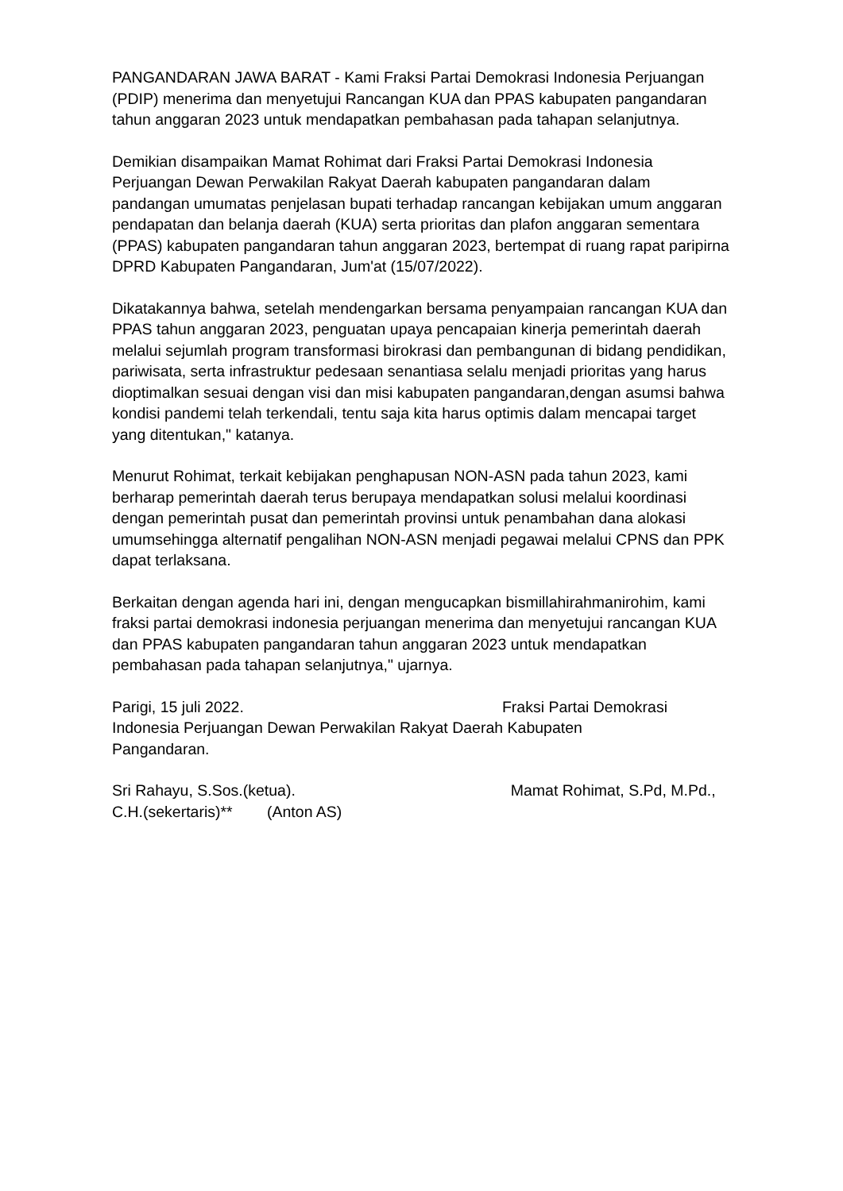PANGANDARAN JAWA BARAT - Kami Fraksi Partai Demokrasi Indonesia Perjuangan (PDIP) menerima dan menyetujui Rancangan KUA dan PPAS kabupaten pangandaran tahun anggaran 2023 untuk mendapatkan pembahasan pada tahapan selanjutnya.
Demikian disampaikan Mamat Rohimat dari Fraksi Partai Demokrasi Indonesia Perjuangan Dewan Perwakilan Rakyat Daerah kabupaten pangandaran dalam pandangan umumatas penjelasan bupati terhadap rancangan kebijakan umum anggaran pendapatan dan belanja daerah (KUA) serta prioritas dan plafon anggaran sementara (PPAS) kabupaten pangandaran tahun anggaran 2023, bertempat di ruang rapat paripirna DPRD Kabupaten Pangandaran, Jum'at (15/07/2022).
Dikatakannya bahwa, setelah mendengarkan bersama penyampaian rancangan KUA dan PPAS tahun anggaran 2023, penguatan upaya pencapaian kinerja pemerintah daerah melalui sejumlah program transformasi birokrasi dan pembangunan di bidang pendidikan, pariwisata, serta infrastruktur pedesaan senantiasa selalu menjadi prioritas yang harus dioptimalkan sesuai dengan visi dan misi kabupaten pangandaran,dengan asumsi bahwa kondisi pandemi telah terkendali, tentu saja kita harus optimis dalam mencapai target yang ditentukan," katanya.
Menurut Rohimat, terkait kebijakan penghapusan NON-ASN pada tahun 2023, kami berharap pemerintah daerah terus berupaya mendapatkan solusi melalui koordinasi dengan pemerintah pusat dan pemerintah provinsi untuk penambahan dana alokasi umumsehingga alternatif pengalihan NON-ASN menjadi pegawai melalui CPNS dan PPK dapat terlaksana.
Berkaitan dengan agenda hari ini, dengan mengucapkan bismillahirahmanirohim, kami fraksi partai demokrasi indonesia perjuangan menerima dan menyetujui rancangan KUA dan PPAS kabupaten pangandaran tahun anggaran 2023 untuk mendapatkan pembahasan pada tahapan selanjutnya," ujarnya.
Parigi, 15 juli 2022. Fraksi Partai Demokrasi
Indonesia Perjuangan Dewan Perwakilan Rakyat Daerah Kabupaten
Pangandaran.
Sri Rahayu, S.Sos.(ketua). Mamat Rohimat, S.Pd, M.Pd.,
C.H.(sekertaris)** (Anton AS)